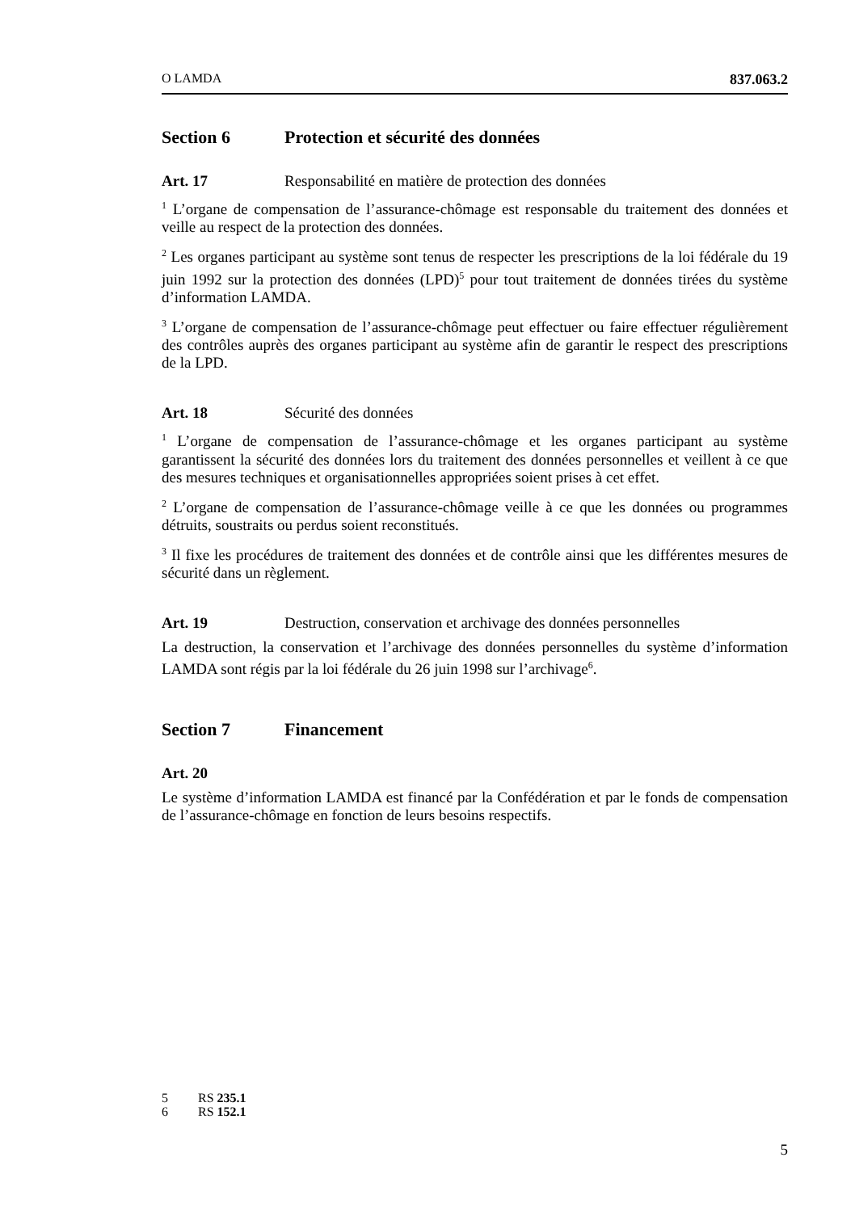O LAMDA 837.063.2
Section 6 Protection et sécurité des données
Art. 17 Responsabilité en matière de protection des données
<sup>1</sup> L’organe de compensation de l’assurance-chômage est responsable du traitement des données et veille au respect de la protection des données.
<sup>2</sup> Les organes participant au système sont tenus de respecter les prescriptions de la loi fédérale du 19 juin 1992 sur la protection des données (LPD)<sup>5</sup> pour tout traitement de données tirées du système d’information LAMDA.
<sup>3</sup> L’organe de compensation de l’assurance-chômage peut effectuer ou faire effectuer régulièrement des contrôles auprès des organes participant au système afin de garantir le respect des prescriptions de la LPD.
Art. 18 Sécurité des données
<sup>1</sup> L’organe de compensation de l’assurance-chômage et les organes participant au système garantissent la sécurité des données lors du traitement des données personnelles et veillent à ce que des mesures techniques et organisationnelles appropriées soient prises à cet effet.
<sup>2</sup> L’organe de compensation de l’assurance-chômage veille à ce que les données ou programmes détruits, soustraits ou perdus soient reconstitués.
<sup>3</sup> Il fixe les procédures de traitement des données et de contrôle ainsi que les différentes mesures de sécurité dans un règlement.
Art. 19 Destruction, conservation et archivage des données personnelles
La destruction, la conservation et l’archivage des données personnelles du système d’information LAMDA sont régis par la loi fédérale du 26 juin 1998 sur l’archivage<sup>6</sup>.
Section 7 Financement
Art. 20
Le système d’information LAMDA est financé par la Confédération et par le fonds de compensation de l’assurance-chômage en fonction de leurs besoins respectifs.
5 RS 235.1
6 RS 152.1
5